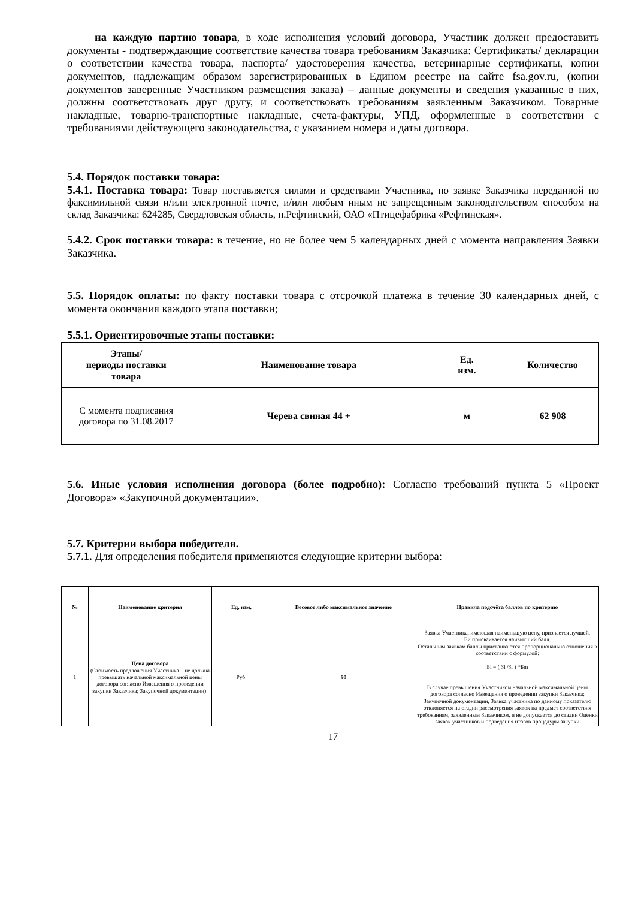на каждую партию товара, в ходе исполнения условий договора, Участник должен предоставить документы - подтверждающие соответствие качества товара требованиям Заказчика: Сертификаты/ декларации о соответствии качества товара, паспорта/ удостоверения качества, ветеринарные сертификаты, копии документов, надлежащим образом зарегистрированных в Едином реестре на сайте fsa.gov.ru, (копии документов заверенные Участником размещения заказа) – данные документы и сведения указанные в них, должны соответствовать друг другу, и соответствовать требованиям заявленным Заказчиком. Товарные накладные, товарно-транспортные накладные, счета-фактуры, УПД, оформленные в соответствии с требованиями действующего законодательства, с указанием номера и даты договора.
5.4. Порядок поставки товара:
5.4.1. Поставка товара: Товар поставляется силами и средствами Участника, по заявке Заказчика переданной по факсимильной связи и/или электронной почте, и/или любым иным не запрещенным законодательством способом на склад Заказчика: 624285, Свердловская область, п.Рефтинский, ОАО «Птицефабрика «Рефтинская».
5.4.2. Срок поставки товара: в течение, но не более чем 5 календарных дней с момента направления Заявки Заказчика.
5.5. Порядок оплаты: по факту поставки товара с отсрочкой платежа в течение 30 календарных дней, с момента окончания каждого этапа поставки;
5.5.1. Ориентировочные этапы поставки:
| Этапы/ периоды поставки товара | Наименование товара | Ед. изм. | Количество |
| --- | --- | --- | --- |
| С момента подписания договора по 31.08.2017 | Черева свиная 44 + | м | 62 908 |
5.6. Иные условия исполнения договора (более подробно): Согласно требований пункта 5 «Проект Договора» «Закупочной документации».
5.7. Критерии выбора победителя.
5.7.1. Для определения победителя применяются следующие критерии выбора:
| № | Наименование критерия | Ед. изм. | Весовое либо максимальное значение | Правила подсчёта баллов по критерию |
| --- | --- | --- | --- | --- |
| 1 | Цена договора (Стоимость предложения Участника – не должна превышать начальной максимальной цены договора согласно Извещения о проведении закупки Заказчика; Закупочной документации). | Руб. | 90 | Заявка Участника, имеющая наименьшую цену, признается лучшей. Ей присваивается наивысший балл. Остальным заявкам баллы присваиваются пропорционально отношения в соответствии с формулой: Бi = ( Зl /Зi ) *Бm В случае превышения Участником начальной максимальной цены договора согласно Извещения о проведении закупки Заказчика; Закупочной документации, Заявка участника по данному показателю отклоняется на стадии рассмотрения заявок на предмет соответствия требованиям, заявленным Заказчиком, и не допускается до стадии Оценки заявок участников и подведения итогов процедуры закупки |
17